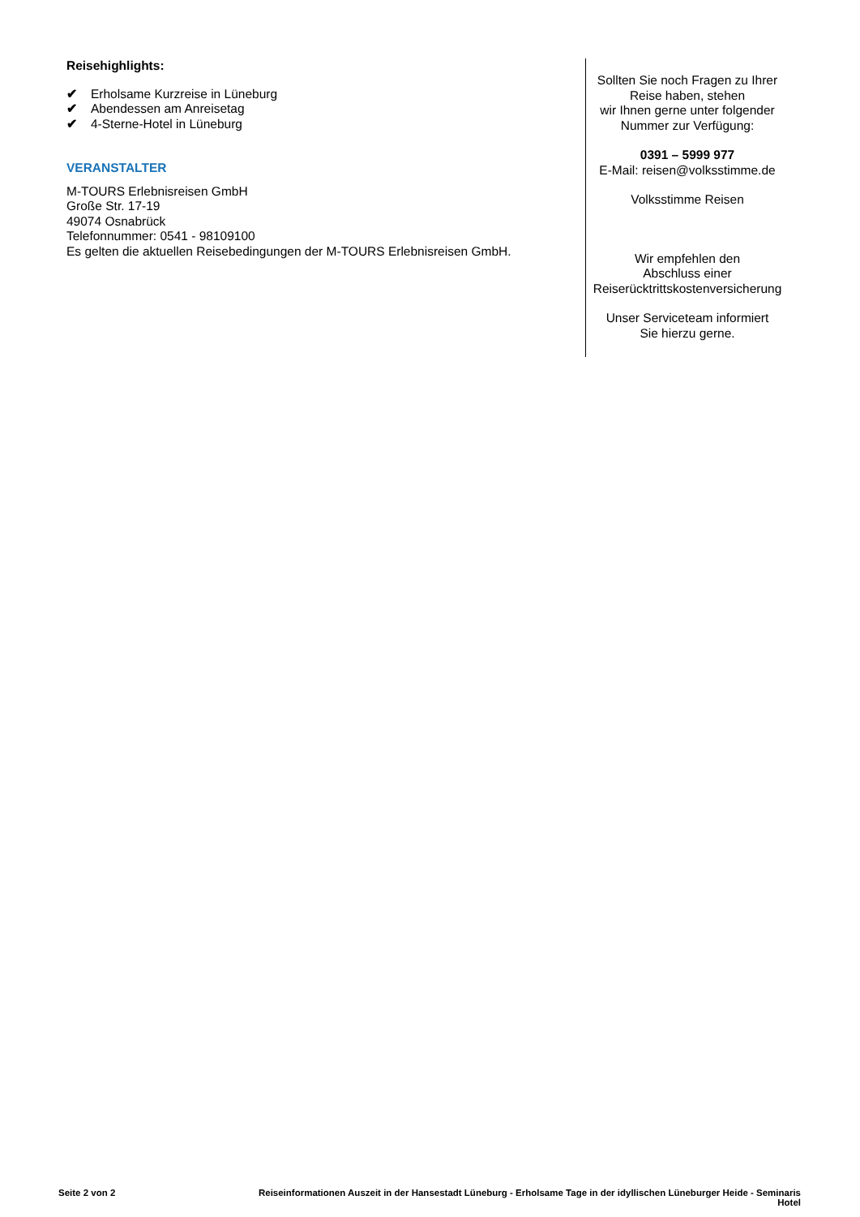Reisehighlights:
✔ Erholsame Kurzreise in Lüneburg
✔ Abendessen am Anreisetag
✔ 4-Sterne-Hotel in Lüneburg
VERANSTALTER
M-TOURS Erlebnisreisen GmbH
Große Str. 17-19
49074 Osnabrück
Telefonnummer: 0541 - 98109100
Es gelten die aktuellen Reisebedingungen der M-TOURS Erlebnisreisen GmbH.
Sollten Sie noch Fragen zu Ihrer Reise haben, stehen
wir Ihnen gerne unter folgender Nummer zur Verfügung:
0391 – 5999 977
E-Mail: reisen@volksstimme.de
Volksstimme Reisen
Wir empfehlen den
Abschluss einer
Reiserücktrittskostenversicherung
Unser Serviceteam informiert
Sie hierzu gerne.
Seite 2 von 2 Reiseinformationen Auszeit in der Hansestadt Lüneburg - Erholsame Tage in der idyllischen Lüneburger Heide - Seminaris Hotel